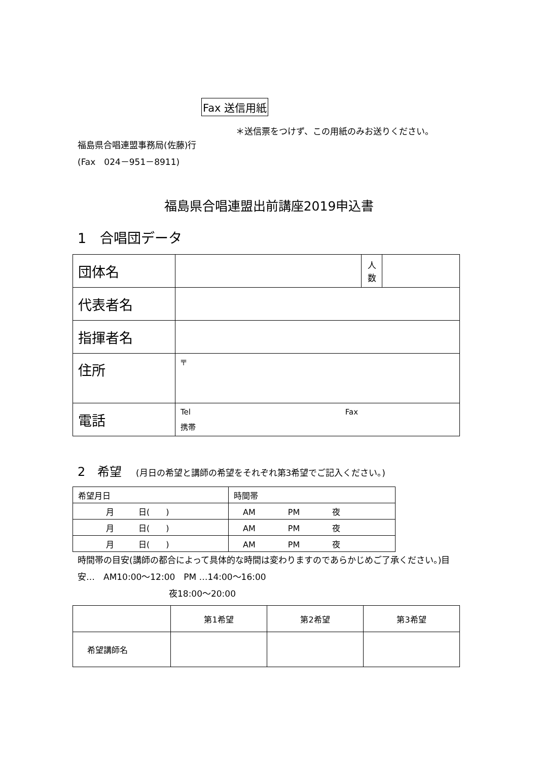Fax 送信用紙
＊送信票をつけず、この用紙のみお送りください。
福島県合唱連盟事務局(佐藤)行
(Fax　024－951－8911)
福島県合唱連盟出前講座2019申込書
1　合唱団データ
| 団体名 | | 人 数 | |
| 代表者名 | | | |
| 指揮者名 | | | |
| 住所 | 〒 | | |
| 電話 | Tel Fax 携帯 | | |
2　希望 (月日の希望と講師の希望をそれぞれ第3希望でご記入ください。)
| 希望月日 | 時間帯 |
| 月 日( ) | AM PM 夜 |
| 月 日( ) | AM PM 夜 |
| 月 日( ) | AM PM 夜 |
時間帯の目安(講師の都合によって具体的な時間は変わりますのであらかじめご了承ください。)目安…　AM10:00～12:00　PM …14:00～16:00
夜18:00～20:00
| | 第1希望 | 第2希望 | 第3希望 |
| 希望講師名 | | | |